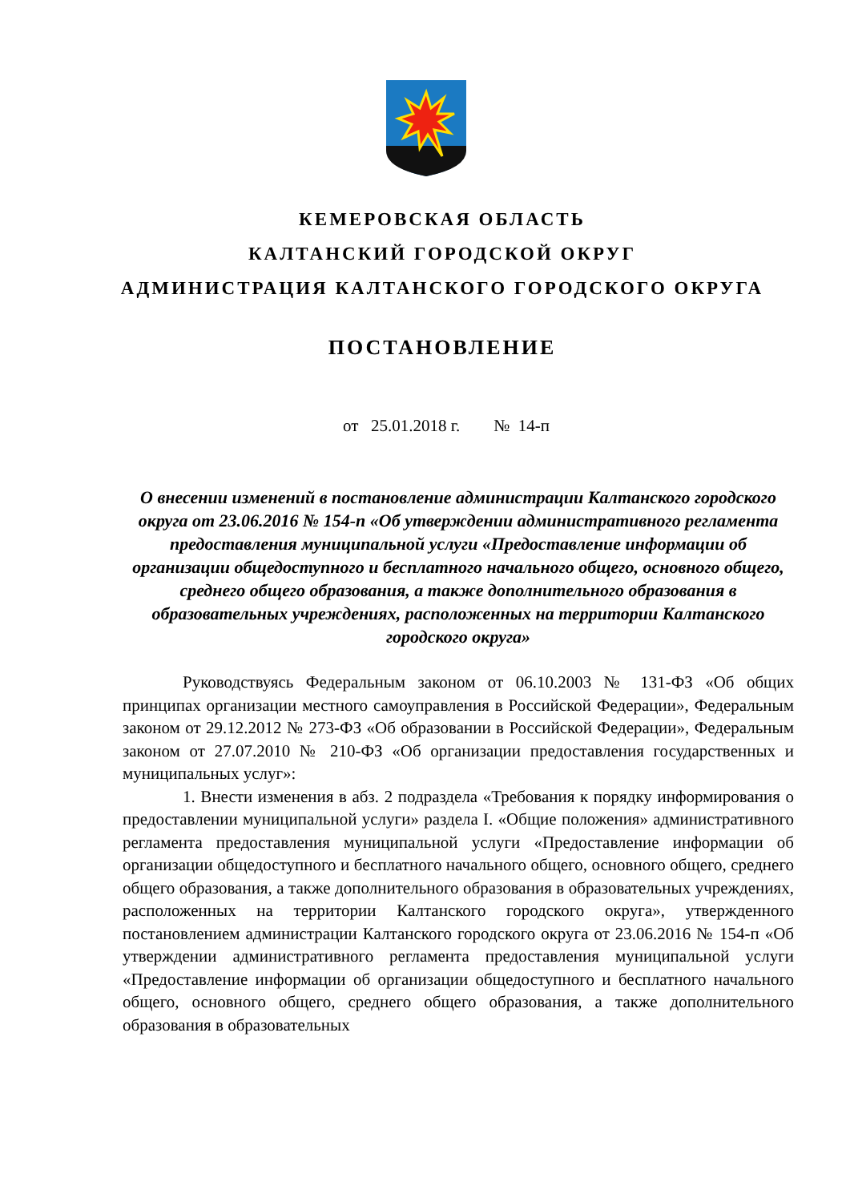КЕМЕРОВСКАЯ ОБЛАСТЬ
КАЛТАНСКИЙ ГОРОДСКОЙ ОКРУГ
АДМИНИСТРАЦИЯ КАЛТАНСКОГО ГОРОДСКОГО ОКРУГА
ПОСТАНОВЛЕНИЕ
от 25.01.2018 г. № 14-п
О внесении изменений в постановление администрации Калтанского городского округа от 23.06.2016 № 154-п «Об утверждении административного регламента предоставления муниципальной услуги «Предоставление информации об организации общедоступного и бесплатного начального общего, основного общего, среднего общего образования, а также дополнительного образования в образовательных учреждениях, расположенных на территории Калтанского городского округа»
Руководствуясь Федеральным законом от 06.10.2003 № 131-ФЗ «Об общих принципах организации местного самоуправления в Российской Федерации», Федеральным законом от 29.12.2012 № 273-ФЗ «Об образовании в Российской Федерации», Федеральным законом от 27.07.2010 № 210-ФЗ «Об организации предоставления государственных и муниципальных услуг»:
1. Внести изменения в абз. 2 подраздела «Требования к порядку информирования о предоставлении муниципальной услуги» раздела I. «Общие положения» административного регламента предоставления муниципальной услуги «Предоставление информации об организации общедоступного и бесплатного начального общего, основного общего, среднего общего образования, а также дополнительного образования в образовательных учреждениях, расположенных на территории Калтанского городского округа», утвержденного постановлением администрации Калтанского городского округа от 23.06.2016 № 154-п «Об утверждении административного регламента предоставления муниципальной услуги «Предоставление информации об организации общедоступного и бесплатного начального общего, основного общего, среднего общего образования, а также дополнительного образования в образовательных